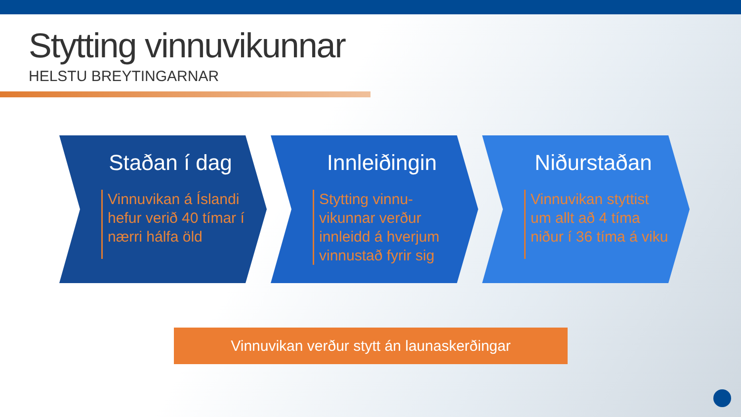Stytting vinnuvikunnar
HELSTU BREYTINGARNAR
Staðan í dag
Vinnuvikan á Íslandi hefur verið 40 tímar í nærri hálfa öld
Innleiðingin
Stytting vinnu-vikunnar verður innleidd á hverjum vinnustað fyrir sig
Niðurstaðan
Vinnuvikan styttist um allt að 4 tíma niður í 36 tíma á viku
Vinnuvikan verður stytt án launaskerðingar